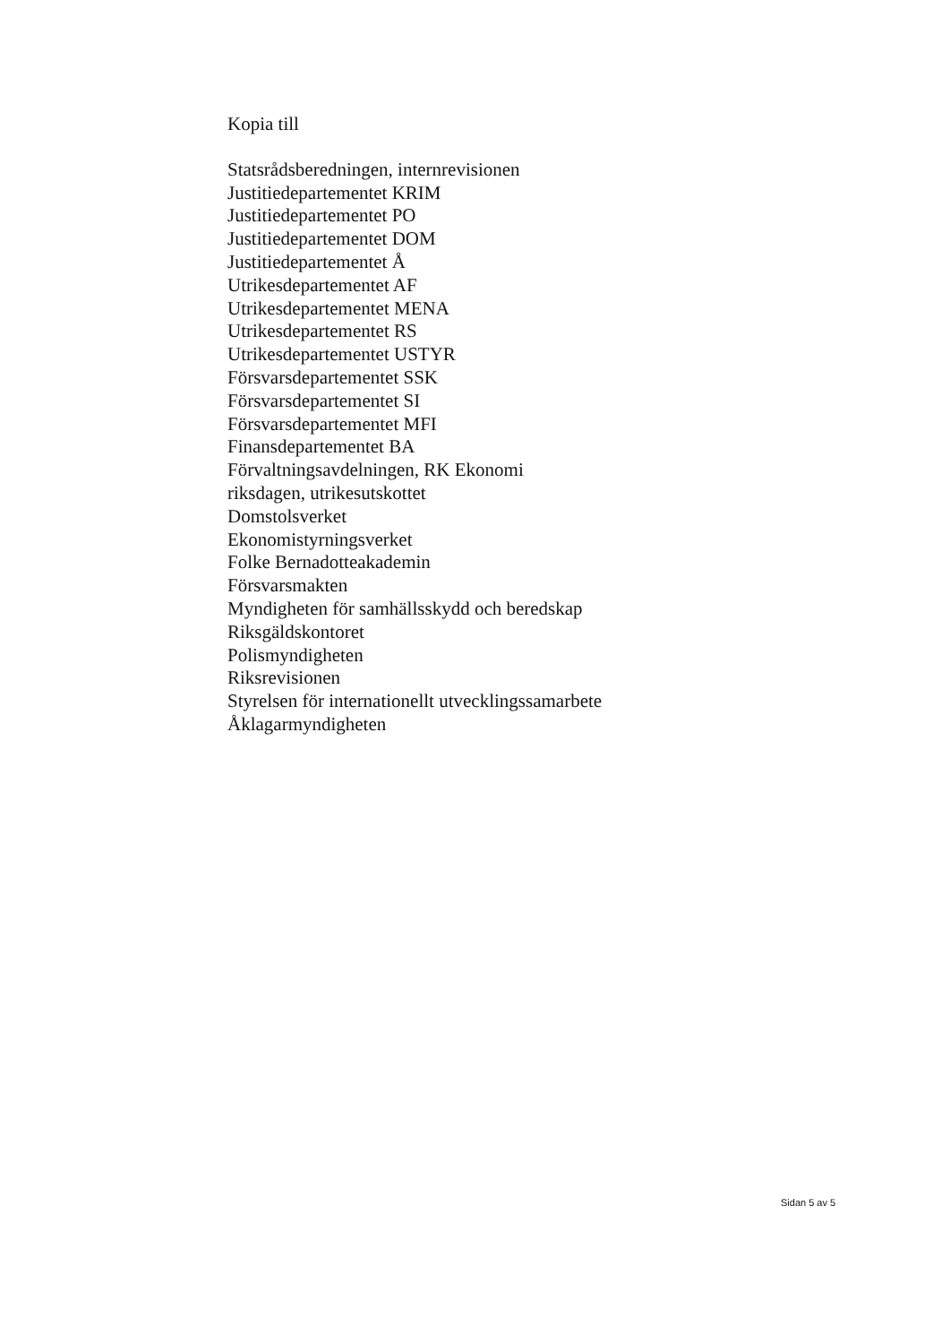Kopia till
Statsrådsberedningen, internrevisionen
Justitiedepartementet KRIM
Justitiedepartementet PO
Justitiedepartementet DOM
Justitiedepartementet Å
Utrikesdepartementet AF
Utrikesdepartementet MENA
Utrikesdepartementet RS
Utrikesdepartementet USTYR
Försvarsdepartementet SSK
Försvarsdepartementet SI
Försvarsdepartementet MFI
Finansdepartementet BA
Förvaltningsavdelningen, RK Ekonomi
riksdagen, utrikesutskottet
Domstolsverket
Ekonomistyrningsverket
Folke Bernadotteakademin
Försvarsmakten
Myndigheten för samhällsskydd och beredskap
Riksgäldskontoret
Polismyndigheten
Riksrevisionen
Styrelsen för internationellt utvecklingssamarbete
Åklagarmyndigheten
Sidan 5 av 5